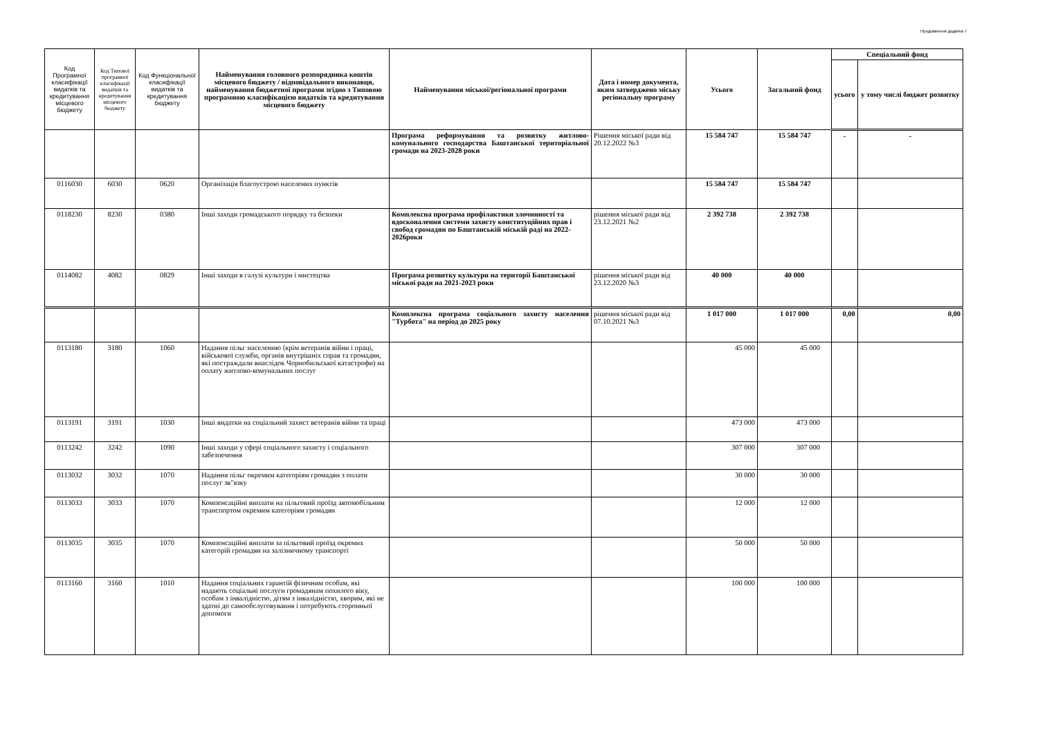Продовження додатка 7
| Код Програмної класифікації видатків та кредитування місцевого бюджету | Код Типової програмної класифікації видатків та кредитування місцевого бюджету | Код Функціональної класифікації видатків та кредитування бюджету | Найменування головного розпорядника коштів місцевого бюджету / відповідального виконавця, найменування бюджетної програми згідно з Типовою програмною класифікацією видатків та кредитування місцевого бюджету | Найменування міської/регіональної програми | Дата і номер документа, яким затверджено міську регіональну програму | Усього | Загальний фонд | Спеціальний фонд | |
| --- | --- | --- | --- | --- | --- | --- | --- | --- | --- |
| | | | | | | | | усього | у тому числі бюджет розвитку |
| | | | | Програма реформування та розвитку житлово-комунального господарства Баштанської територіальної громади на 2023-2028 роки | Рішення міської ради від 20.12.2022 №3 | 15 584 747 | 15 584 747 | - | - |
| 0116030 | 6030 | 0620 | Організація благоустрою населених пунктів | | | 15 584 747 | 15 584 747 | | |
| 0118230 | 8230 | 0380 | Інші заходи громадського порядку та безпеки | Комплексна програма профілактики злочинності та вдосконалення системи захисту конституційних прав і свобод громадян по Баштанській міській раді на 2022-2026роки | рішення міської ради від 23.12.2021 №2 | 2 392 738 | 2 392 738 | | |
| 0114082 | 4082 | 0829 | Інші заходи в галузі культури і мистецтва | Програма розвитку культури на території Баштанської міської ради на 2021-2023 роки | рішення міської ради від 23.12.2020 №3 | 40 000 | 40 000 | | |
| | | | | Комплексна програма соціального захисту населення "Турбота" на період до 2025 року | рішення міської ради від 07.10.2021 №3 | 1 017 000 | 1 017 000 | 0,00 | 0,00 |
| 0113180 | 3180 | 1060 | Надання пільг населенню (крім ветеранів війни і праці, військової служби, органів внутрішніх справ та громадян, які постраждали внаслідок Чорнобильської катастрофи) на оплату житлово-комунальних послуг | | | 45 000 | 45 000 | | |
| 0113191 | 3191 | 1030 | Інші видатки на соціальний захист ветеранів війни та праці | | | 473 000 | 473 000 | | |
| 0113242 | 3242 | 1090 | Інші заходи у сфері соціального захисту і соціального забезпечення | | | 307 000 | 307 000 | | |
| 0113032 | 3032 | 1070 | Надання пільг окремим категоріям громадян з оплати послуг зв"язку | | | 30 000 | 30 000 | | |
| 0113033 | 3033 | 1070 | Компенсаційні виплати на пільговий проїзд автомобільним транспортом окремим категоріям громадян | | | 12 000 | 12 000 | | |
| 0113035 | 3035 | 1070 | Компенсаційні виплати за пільговий проїзд окремих категорій громадян на залізничному транспорті | | | 50 000 | 50 000 | | |
| 0113160 | 3160 | 1010 | Надання соціальних гарантій фізичним особам, які надають соціальні послуги громадянам похилого віку, особам з інвалідністю, дітям з інвалідністю, хворим, які не здатні до самообслуговування і потребують сторонньої допомоги | | | 100 000 | 100 000 | | |